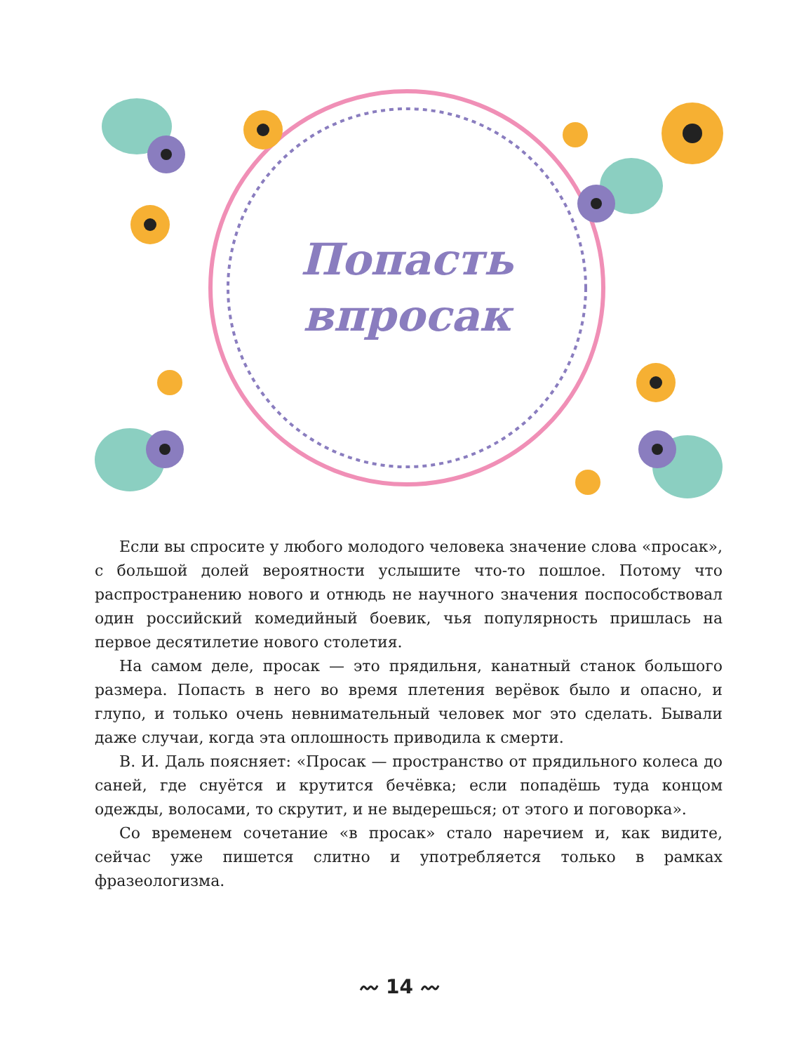Попасть
впросак
Если вы спросите у любого молодого человека значение слова «просак», с большой долей вероятности услышите что-то пошлое. Потому что распространению нового и отнюдь не научного значения поспособствовал один российский комедийный боевик, чья популярность пришлась на первое десятилетие нового столетия.
На самом деле, просак — это прядильня, канатный станок большого размера. Попасть в него во время плетения верёвок было и опасно, и глупо, и только очень невнимательный человек мог это сделать. Бывали даже случаи, когда эта оплошность приводила к смерти.
В. И. Даль поясняет: «Просак — пространство от прядильного колеса до саней, где снуётся и крутится бечёвка; если попадёшь туда концом одежды, волосами, то скрутит, и не выдерешься; от этого и поговорка».
Со временем сочетание «в просак» стало наречием и, как видите, сейчас уже пишется слитно и употребляется только в рамках фразеологизма.
〰 14 〰